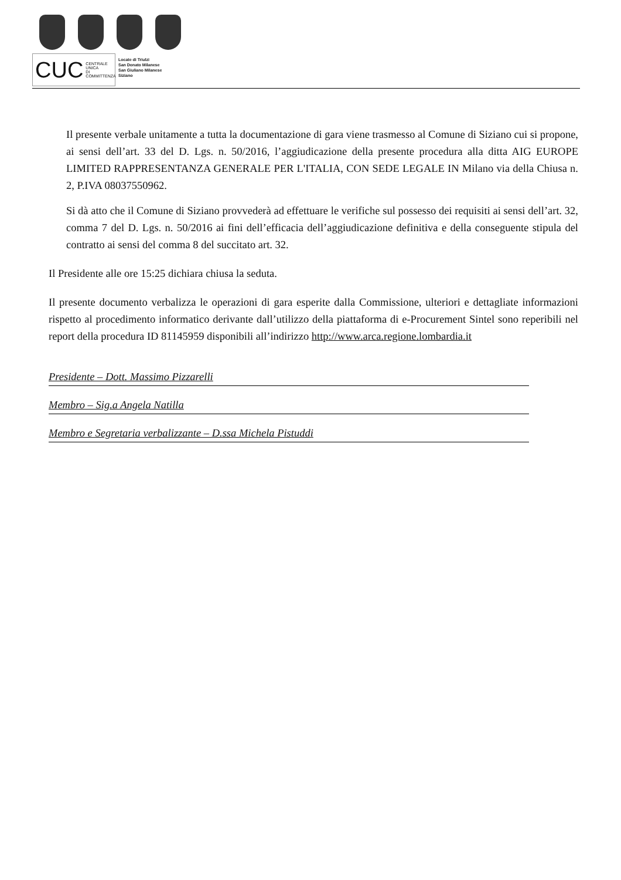CUC CENTRALE UNICA
DI COMMITTENZA
Locate di Triulzi
San Donato Milanese
San Giuliano Milanese
Siziano
Il presente verbale unitamente a tutta la documentazione di gara viene trasmesso al Comune di Siziano cui si propone, ai sensi dell’art. 33 del D. Lgs. n. 50/2016, l’aggiudicazione della presente procedura alla ditta AIG EUROPE LIMITED RAPPRESENTANZA GENERALE PER L'ITALIA, CON SEDE LEGALE IN Milano via della Chiusa n. 2, P.IVA 08037550962.
Si dà atto che il Comune di Siziano provvederà ad effettuare le verifiche sul possesso dei requisiti ai sensi dell’art. 32, comma 7 del D. Lgs. n. 50/2016 ai fini dell’efficacia dell’aggiudicazione definitiva e della conseguente stipula del contratto ai sensi del comma 8 del succitato art. 32.
Il Presidente alle ore 15:25 dichiara chiusa la seduta.
Il presente documento verbalizza le operazioni di gara esperite dalla Commissione, ulteriori e dettagliate informazioni rispetto al procedimento informatico derivante dall’utilizzo della piattaforma di e-Procurement Sintel sono reperibili nel report della procedura ID 81145959 disponibili all’indirizzo http://www.arca.regione.lombardia.it
Presidente – Dott. Massimo Pizzarelli
Membro – Sig.a Angela Natilla
Membro e Segretaria verbalizzante – D.ssa Michela Pistuddi